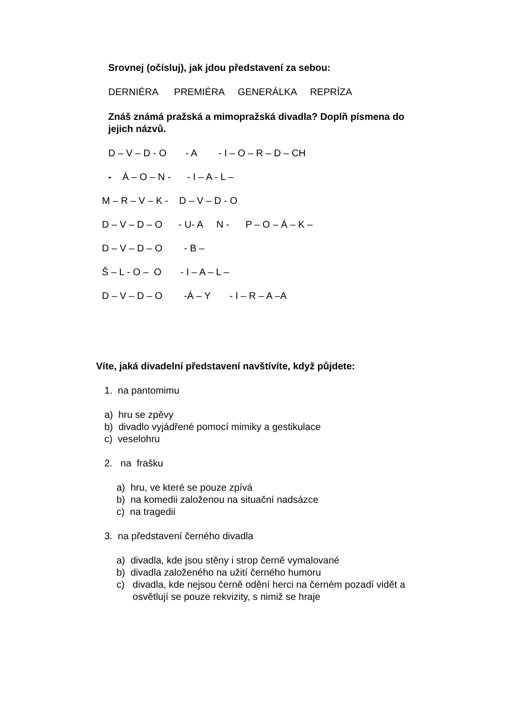Srovnej (očísluj), jak jdou představení za sebou:
DERNIÉRA PREMIÉRA GENERÁLKA REPRÍZA
Znáš známá pražská a mimopražská divadla? Doplň písmena do jejich názvů.
D – V – D - O - A - I – O – R – D – CH
- Á – O – N - - I – A - L –
M – R – V – K - D – V – D - O
D – V – D – O - U- A N - P – O – Á – K –
D – V – D – O - B –
Š – L - O – O - I – A – L –
D – V – D – O -Á – Y - I – R – A –A
Víte, jaká divadelní představení navštívíte, když půjdete:
1. na pantomimu
a) hru se zpěvy b) divadlo vyjádřené pomocí mimiky a gestikulace c) veselohru
2. na frašku
a) hru, ve které se pouze zpívá b) na komedii založenou na situační nadsázce c) na tragedii
3. na představení černého divadla
a) divadla, kde jsou stěny i strop černě vymalované b) divadla založeného na užití černého humoru c) divadla, kde nejsou černě odění herci na černém pozadí vidět a osvětlují se pouze rekvizity, s nimiž se hraje